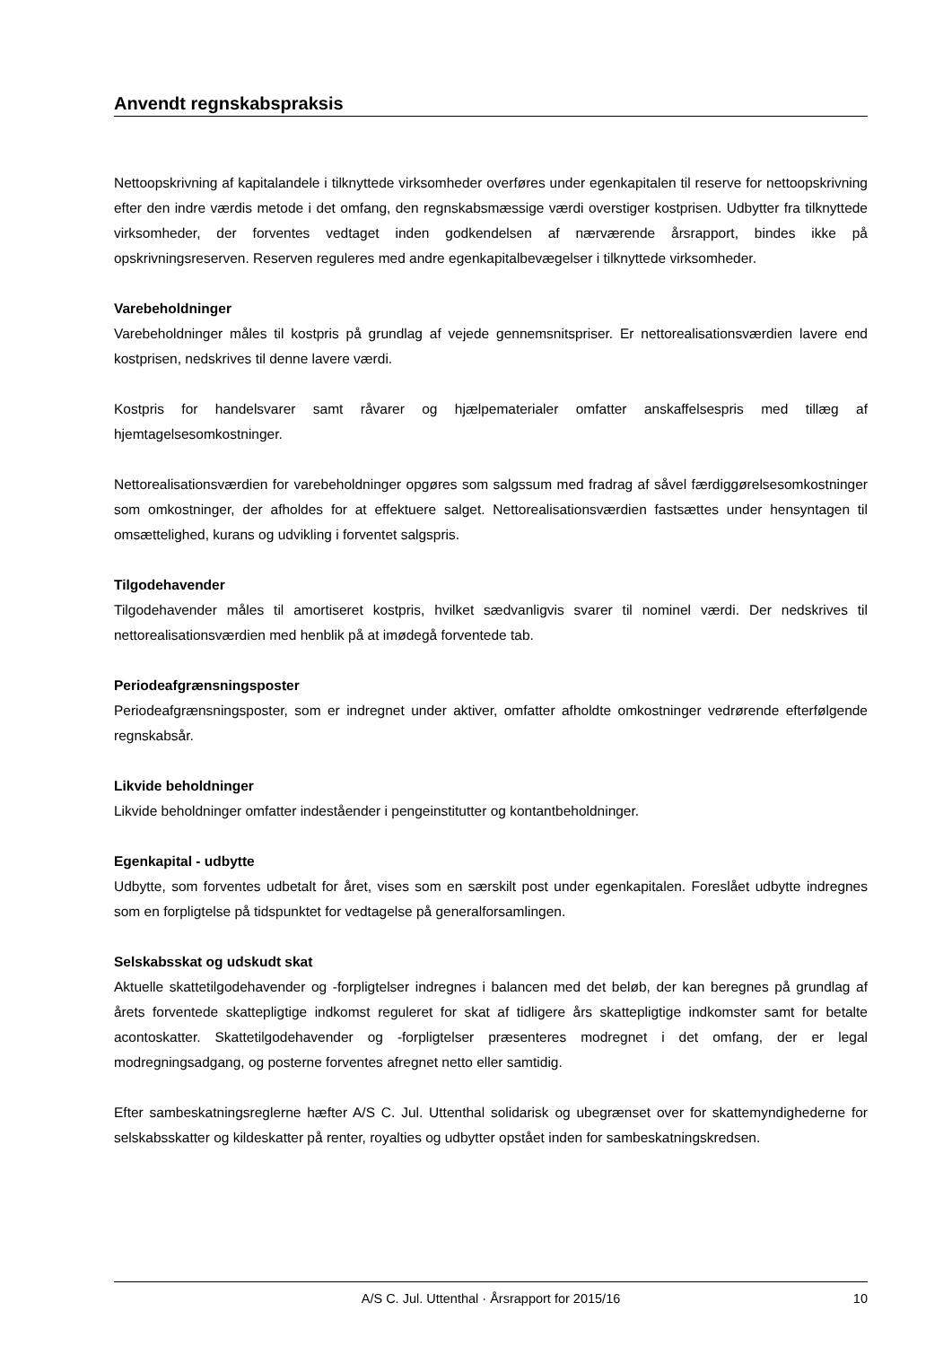Anvendt regnskabspraksis
Nettoopskrivning af kapitalandele i tilknyttede virksomheder overføres under egenkapitalen til reserve for nettoopskrivning efter den indre værdis metode i det omfang, den regnskabsmæssige værdi overstiger kostprisen. Udbytter fra tilknyttede virksomheder, der forventes vedtaget inden godkendelsen af nærværende årsrapport, bindes ikke på opskrivningsreserven. Reserven reguleres med andre egenkapitalbevægelser i tilknyttede virksomheder.
Varebeholdninger
Varebeholdninger måles til kostpris på grundlag af vejede gennemsnitspriser. Er nettorealisationsværdien lavere end kostprisen, nedskrives til denne lavere værdi.
Kostpris for handelsvarer samt råvarer og hjælpematerialer omfatter anskaffelsespris med tillæg af hjemtagelsesomkostninger.
Nettorealisationsværdien for varebeholdninger opgøres som salgssum med fradrag af såvel færdiggørelsesomkostninger som omkostninger, der afholdes for at effektuere salget. Nettorealisationsværdien fastsættes under hensyntagen til omsættelighed, kurans og udvikling i forventet salgspris.
Tilgodehavender
Tilgodehavender måles til amortiseret kostpris, hvilket sædvanligvis svarer til nominel værdi. Der nedskrives til nettorealisationsværdien med henblik på at imødegå forventede tab.
Periodeafgrænsningsposter
Periodeafgrænsningsposter, som er indregnet under aktiver, omfatter afholdte omkostninger vedrørende efterfølgende regnskabsår.
Likvide beholdninger
Likvide beholdninger omfatter indeståender i pengeinstitutter og kontantbeholdninger.
Egenkapital - udbytte
Udbytte, som forventes udbetalt for året, vises som en særskilt post under egenkapitalen. Foreslået udbytte indregnes som en forpligtelse på tidspunktet for vedtagelse på generalforsamlingen.
Selskabsskat og udskudt skat
Aktuelle skattetilgodehavender og -forpligtelser indregnes i balancen med det beløb, der kan beregnes på grundlag af årets forventede skattepligtige indkomst reguleret for skat af tidligere års skattepligtige indkomster samt for betalte acontoskatter. Skattetilgodehavender og -forpligtelser præsenteres modregnet i det omfang, der er legal modregningsadgang, og posterne forventes afregnet netto eller samtidig.
Efter sambeskatningsreglerne hæfter A/S C. Jul. Uttenthal solidarisk og ubegrænset over for skattemyndighederne for selskabsskatter og kildeskatter på renter, royalties og udbytter opstået inden for sambeskatningskredsen.
A/S C. Jul. Uttenthal · Årsrapport for 2015/16 10